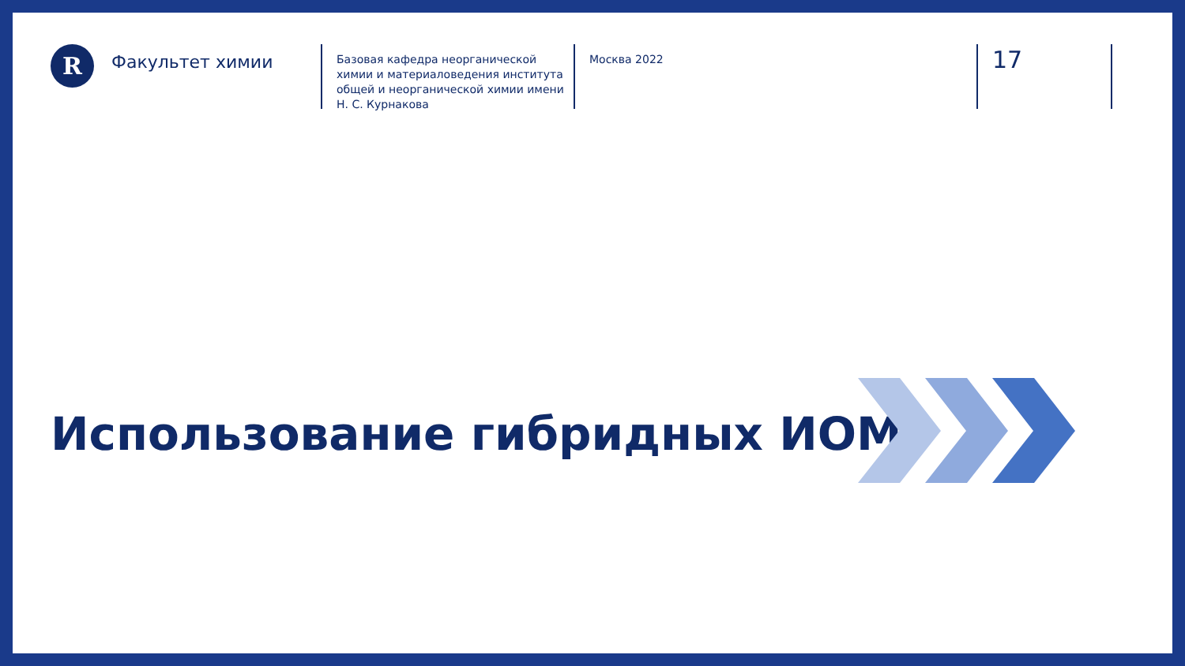R
Факультет химии
Базовая кафедра неорганической химии и материаловедения института общей и неорганической химии имени Н. С. Курнакова
Москва 2022
17
Использование гибридных ИОМ